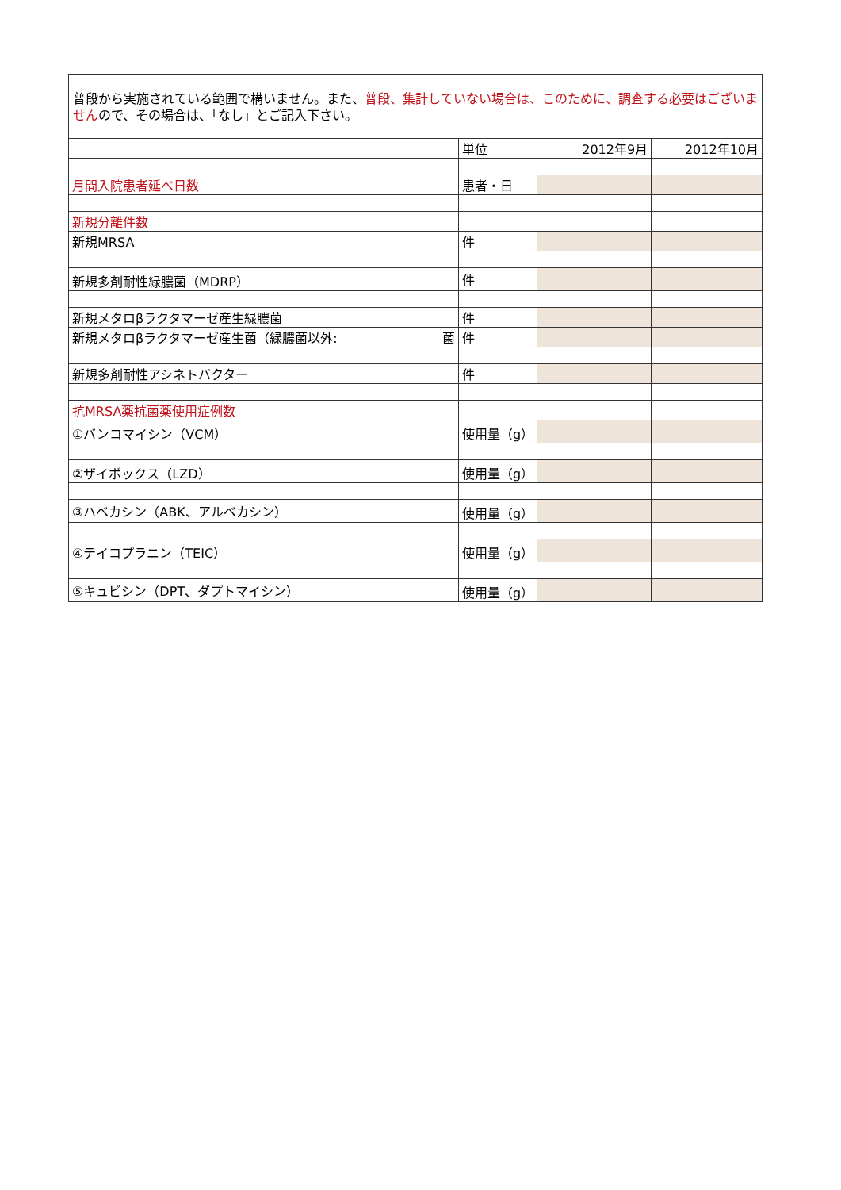普段から実施されている範囲で構いません。また、普段、集計していない場合は、このために、調査する必要はございませんので、その場合は、「なし」とご記入下さい。
| | 単位 | 2012年9月 | 2012年10月 |
| 月間入院患者延べ日数 | 患者・日 | | |
| 新規分離件数 | | | |
| 新規MRSA | 件 | | |
| 新規多剤耐性緑膿菌（MDRP） | 件 | | |
| 新規メタロβラクタマーゼ産生緑膿菌 | 件 | | |
| 新規メタロβラクタマーゼ産生菌（緑膿菌以外: 菌 | 件 | | |
| 新規多剤耐性アシネトバクター | 件 | | |
| 抗MRSA薬抗菌薬使用症例数 | | | |
| ①バンコマイシン（VCM） | 使用量（g） | | |
| ②ザイボックス（LZD） | 使用量（g） | | |
| ③ハベカシン（ABK、アルベカシン） | 使用量（g） | | |
| ④テイコプラニン（TEIC） | 使用量（g） | | |
| ⑤キュビシン（DPT、ダプトマイシン） | 使用量（g） | | |